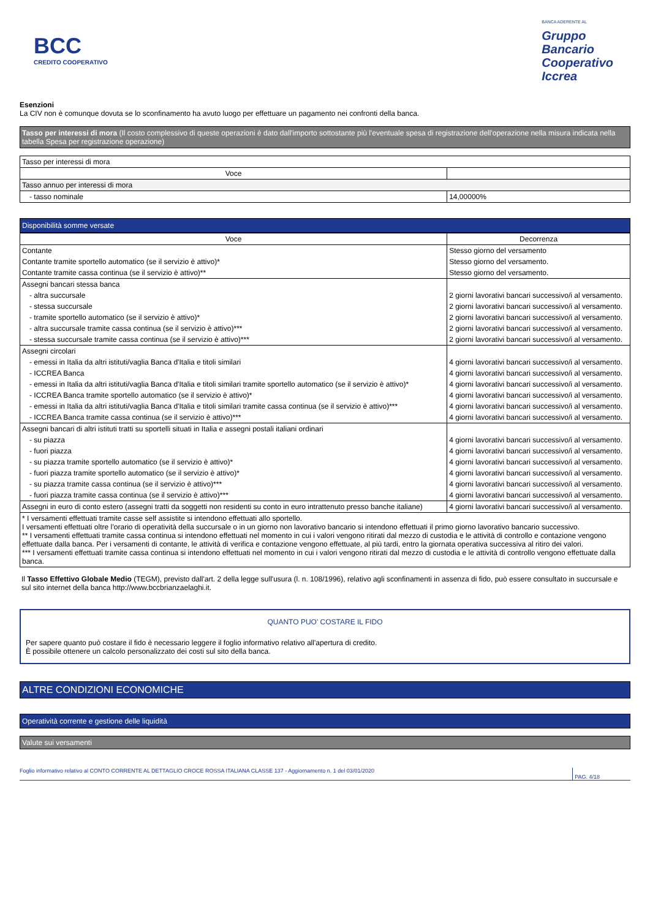BCC
CREDITO COOPERATIVO
BANCA ADERENTE AL
Gruppo
Bancario
Cooperativo
Iccrea
Esenzioni
La CIV non è comunque dovuta se lo sconfinamento ha avuto luogo per effettuare un pagamento nei confronti della banca.
Tasso per interessi di mora (Il costo complessivo di queste operazioni è dato dall'importo sottostante più l'eventuale spesa di registrazione dell'operazione nella misura indicata nella tabella Spesa per registrazione operazione)
| Tasso per interessi di mora | |
| Voce | |
| Tasso annuo per interessi di mora | |
| - tasso nominale | 14,00000% |
Disponibilità somme versate
| Voce | Decorrenza |
| --- | --- |
| Contante | Stesso giorno del versamento |
| Contante tramite sportello automatico (se il servizio è attivo)* | Stesso giorno del versamento. |
| Contante tramite cassa continua (se il servizio è attivo)** | Stesso giorno del versamento. |
| Assegni bancari stessa banca | |
| - altra succursale | 2 giorni lavorativi bancari successivo/i al versamento. |
| - stessa succursale | 2 giorni lavorativi bancari successivo/i al versamento. |
| - tramite sportello automatico (se il servizio è attivo)* | 2 giorni lavorativi bancari successivo/i al versamento. |
| - altra succursale tramite cassa continua (se il servizio è attivo)*** | 2 giorni lavorativi bancari successivo/i al versamento. |
| - stessa succursale tramite cassa continua (se il servizio è attivo)*** | 2 giorni lavorativi bancari successivo/i al versamento. |
| Assegni circolari | |
| - emessi in Italia da altri istituti/vaglia Banca d'Italia e titoli similari | 4 giorni lavorativi bancari successivo/i al versamento. |
| - ICCREA Banca | 4 giorni lavorativi bancari successivo/i al versamento. |
| - emessi in Italia da altri istituti/vaglia Banca d'Italia e titoli similari tramite sportello automatico (se il servizio è attivo)* | 4 giorni lavorativi bancari successivo/i al versamento. |
| - ICCREA Banca tramite sportello automatico (se il servizio è attivo)* | 4 giorni lavorativi bancari successivo/i al versamento. |
| - emessi in Italia da altri istituti/vaglia Banca d'Italia e titoli similari tramite cassa continua (se il servizio è attivo)*** | 4 giorni lavorativi bancari successivo/i al versamento. |
| - ICCREA Banca tramite cassa continua (se il servizio è attivo)*** | 4 giorni lavorativi bancari successivo/i al versamento. |
| Assegni bancari di altri istituti tratti su sportelli situati in Italia e assegni postali italiani ordinari | |
| - su piazza | 4 giorni lavorativi bancari successivo/i al versamento. |
| - fuori piazza | 4 giorni lavorativi bancari successivo/i al versamento. |
| - su piazza tramite sportello automatico (se il servizio è attivo)* | 4 giorni lavorativi bancari successivo/i al versamento. |
| - fuori piazza tramite sportello automatico (se il servizio è attivo)* | 4 giorni lavorativi bancari successivo/i al versamento. |
| - su piazza tramite cassa continua (se il servizio è attivo)*** | 4 giorni lavorativi bancari successivo/i al versamento. |
| - fuori piazza tramite cassa continua (se il servizio è attivo)*** | 4 giorni lavorativi bancari successivo/i al versamento. |
| Assegni in euro di conto estero (assegni tratti da soggetti non residenti su conto in euro intrattenuto presso banche italiane) | 4 giorni lavorativi bancari successivo/i al versamento. |
| * I versamenti effettuati tramite casse self assistite si intendono effettuati allo sportello. I versamenti effettuati oltre l’orario di operatività della succursale o in un giorno non lavorativo bancario si intendono effettuati il primo giorno lavorativo bancario successivo. ** I versamenti effettuati tramite cassa continua si intendono effettuati nel momento in cui i valori vengono ritirati dal mezzo di custodia e le attività di controllo e contazione vengono effettuate dalla banca. Per i versamenti di contante, le attività di verifica e contazione vengono effettuate, al più tardi, entro la giornata operativa successiva al ritiro dei valori. *** I versamenti effettuati tramite cassa continua si intendono effettuati nel momento in cui i valori vengono ritirati dal mezzo di custodia e le attività di controllo vengono effettuate dalla banca. | |
Il Tasso Effettivo Globale Medio (TEGM), previsto dall'art. 2 della legge sull'usura (l. n. 108/1996), relativo agli sconfinamenti in assenza di fido, può essere consultato in succursale e sul sito internet della banca http://www.bccbrianzaelaghi.it.
QUANTO PUO' COSTARE IL FIDO
Per sapere quanto può costare il fido è necessario leggere il foglio informativo relativo all'apertura di credito.
È possibile ottenere un calcolo personalizzato dei costi sul sito della banca.
ALTRE CONDIZIONI ECONOMICHE
Operatività corrente e gestione delle liquidità
Valute sui versamenti
Foglio informativo relativo al CONTO CORRENTE AL DETTAGLIO CROCE ROSSA ITALIANA CLASSE 137 - Aggiornamento n. 1 del 03/01/2020 PAG. 4/18